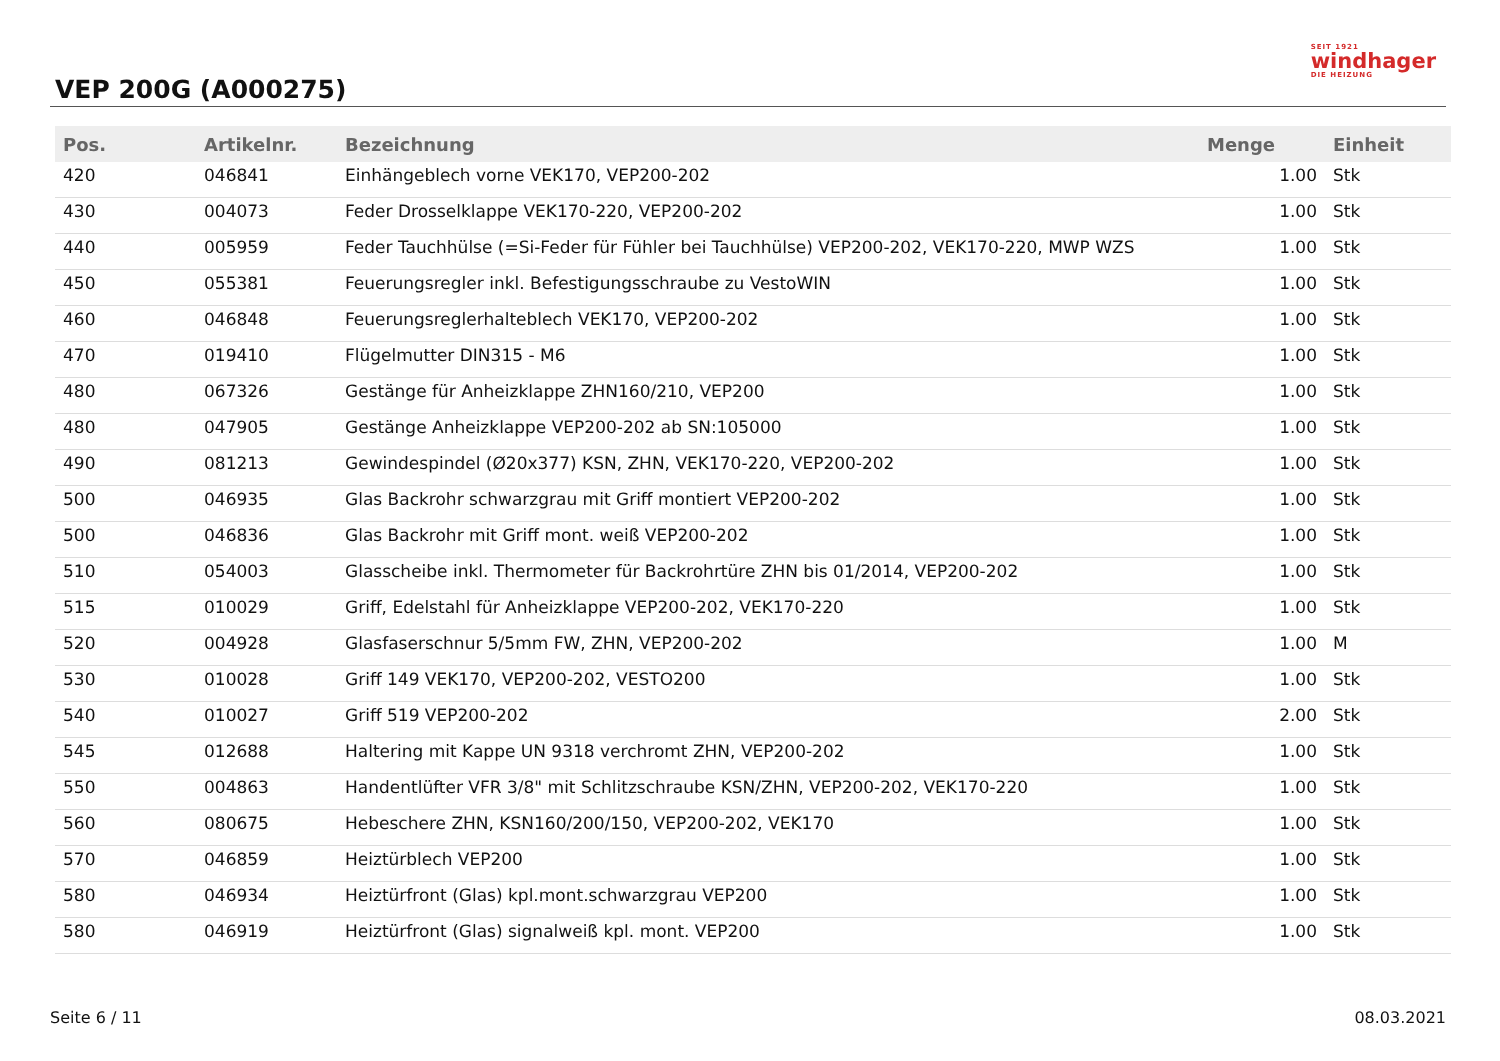VEP 200G (A000275)
SEIT 1921
windhager
DIE HEIZUNG
| Pos. | Artikelnr. | Bezeichnung | Menge | Einheit |
| --- | --- | --- | --- | --- |
| 420 | 046841 | Einhängeblech vorne VEK170, VEP200-202 | 1.00 | Stk |
| 430 | 004073 | Feder Drosselklappe VEK170-220, VEP200-202 | 1.00 | Stk |
| 440 | 005959 | Feder Tauchhülse (=Si-Feder für Fühler bei Tauchhülse) VEP200-202, VEK170-220, MWP WZS | 1.00 | Stk |
| 450 | 055381 | Feuerungsregler inkl. Befestigungsschraube zu VestoWIN | 1.00 | Stk |
| 460 | 046848 | Feuerungsreglerhalteblech VEK170, VEP200-202 | 1.00 | Stk |
| 470 | 019410 | Flügelmutter DIN315 - M6 | 1.00 | Stk |
| 480 | 067326 | Gestänge für Anheizklappe ZHN160/210, VEP200 | 1.00 | Stk |
| 480 | 047905 | Gestänge Anheizklappe VEP200-202 ab SN:105000 | 1.00 | Stk |
| 490 | 081213 | Gewindespindel (Ø20x377) KSN, ZHN, VEK170-220, VEP200-202 | 1.00 | Stk |
| 500 | 046935 | Glas Backrohr schwarzgrau mit Griff montiert VEP200-202 | 1.00 | Stk |
| 500 | 046836 | Glas Backrohr mit Griff mont. weiß VEP200-202 | 1.00 | Stk |
| 510 | 054003 | Glasscheibe inkl. Thermometer für Backrohrtüre ZHN bis 01/2014, VEP200-202 | 1.00 | Stk |
| 515 | 010029 | Griff, Edelstahl für Anheizklappe VEP200-202, VEK170-220 | 1.00 | Stk |
| 520 | 004928 | Glasfaserschnur 5/5mm FW, ZHN, VEP200-202 | 1.00 | M |
| 530 | 010028 | Griff 149 VEK170, VEP200-202, VESTO200 | 1.00 | Stk |
| 540 | 010027 | Griff 519 VEP200-202 | 2.00 | Stk |
| 545 | 012688 | Haltering mit Kappe UN 9318 verchromt ZHN, VEP200-202 | 1.00 | Stk |
| 550 | 004863 | Handentlüfter VFR 3/8" mit Schlitzschraube KSN/ZHN, VEP200-202, VEK170-220 | 1.00 | Stk |
| 560 | 080675 | Hebeschere ZHN, KSN160/200/150, VEP200-202, VEK170 | 1.00 | Stk |
| 570 | 046859 | Heiztürblech VEP200 | 1.00 | Stk |
| 580 | 046934 | Heiztürfront (Glas) kpl.mont.schwarzgrau VEP200 | 1.00 | Stk |
| 580 | 046919 | Heiztürfront (Glas) signalweiß kpl. mont. VEP200 | 1.00 | Stk |
Seite 6 / 11 08.03.2021